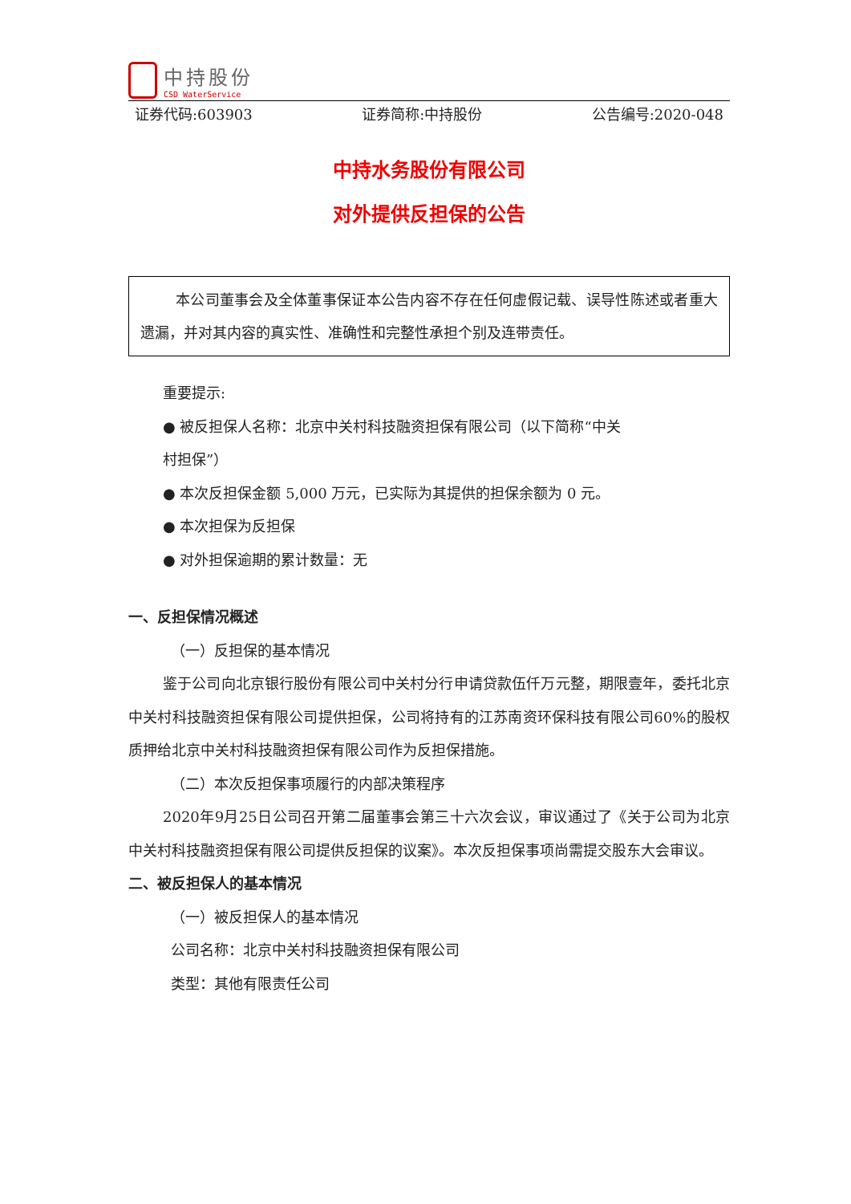中持股份
CSD WaterService
证券代码:603903 证券简称:中持股份 公告编号:2020-048
中持水务股份有限公司
对外提供反担保的公告
本公司董事会及全体董事保证本公告内容不存在任何虚假记载、误导性陈述或者重大遗漏，并对其内容的真实性、准确性和完整性承担个别及连带责任。
重要提示:
● 被反担保人名称：北京中关村科技融资担保有限公司（以下简称“中关
村担保”）
● 本次反担保金额 5,000 万元，已实际为其提供的担保余额为 0 元。
● 本次担保为反担保
● 对外担保逾期的累计数量：无
一、反担保情况概述
（一）反担保的基本情况
鉴于公司向北京银行股份有限公司中关村分行申请贷款伍仟万元整，期限壹年，委托北京中关村科技融资担保有限公司提供担保，公司将持有的江苏南资环保科技有限公司60%的股权质押给北京中关村科技融资担保有限公司作为反担保措施。
（二）本次反担保事项履行的内部决策程序
2020年9月25日公司召开第二届董事会第三十六次会议，审议通过了《关于公司为北京中关村科技融资担保有限公司提供反担保的议案》。本次反担保事项尚需提交股东大会审议。
二、被反担保人的基本情况
（一）被反担保人的基本情况
公司名称：北京中关村科技融资担保有限公司
类型：其他有限责任公司